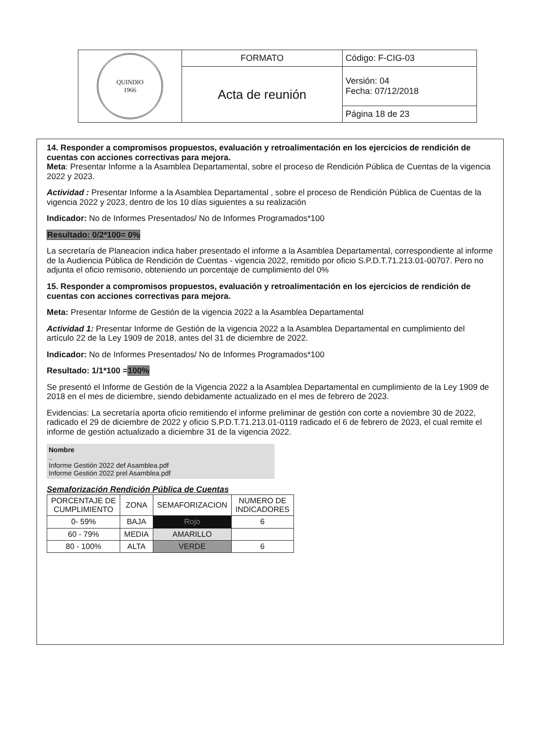| QUINDIO 1966 | FORMATO | Código: F-CIG-03 |
| | Acta de reunión | Versión: 04 Fecha: 07/12/2018 |
| | | Página 18 de 23 |
14. Responder a compromisos propuestos, evaluación y retroalimentación en los ejercicios de rendición de cuentas con acciones correctivas para mejora.
Meta: Presentar Informe a la Asamblea Departamental, sobre el proceso de Rendición Pública de Cuentas de la vigencia 2022 y 2023.
Actividad : Presentar Informe a la Asamblea Departamental , sobre el proceso de Rendición Pública de Cuentas de la vigencia 2022 y 2023, dentro de los 10 días siguientes a su realización
Indicador: No de Informes Presentados/ No de Informes Programados*100
Resultado: 0/2*100= 0%
La secretaría de Planeacion indica haber presentado el informe a la Asamblea Departamental, correspondiente al informe de la Audiencia Pública de Rendición de Cuentas - vigencia 2022, remitido por oficio S.P.D.T.71.213.01-00707. Pero no adjunta el oficio remisorio, obteniendo un porcentaje de cumplimiento del 0%
15. Responder a compromisos propuestos, evaluación y retroalimentación en los ejercicios de rendición de cuentas con acciones correctivas para mejora.
Meta: Presentar Informe de Gestión de la vigencia 2022 a la Asamblea Departamental
Actividad 1: Presentar Informe de Gestión de la vigencia 2022 a la Asamblea Departamental en cumplimiento del artículo 22 de la Ley 1909 de 2018, antes del 31 de diciembre de 2022.
Indicador: No de Informes Presentados/ No de Informes Programados*100
Resultado: 1/1*100 =100%
Se presentó el Informe de Gestión de la Vigencia 2022 a la Asamblea Departamental en cumplimiento de la Ley 1909 de 2018 en el mes de diciembre, siendo debidamente actualizado en el mes de febrero de 2023.
Evidencias: La secretaría aporta oficio remitiendo el informe preliminar de gestión con corte a noviembre 30 de 2022, radicado el 29 de diciembre de 2022 y oficio S.P.D.T.71.213.01-0119 radicado el 6 de febrero de 2023, el cual remite el informe de gestión actualizado a diciembre 31 de la vigencia 2022.
Nombre
..
Informe Gestión 2022 def Asamblea.pdf
Informe Gestión 2022 prel Asamblea.pdf
Semaforización Rendición Pública de Cuentas
| PORCENTAJE DE CUMPLIMIENTO | ZONA | SEMAFORIZACION | NUMERO DE INDICADORES |
| --- | --- | --- | --- |
| 0- 59% | BAJA | Rojo | 6 |
| 60 - 79% | MEDIA | AMARILLO | |
| 80 - 100% | ALTA | VERDE | 6 |